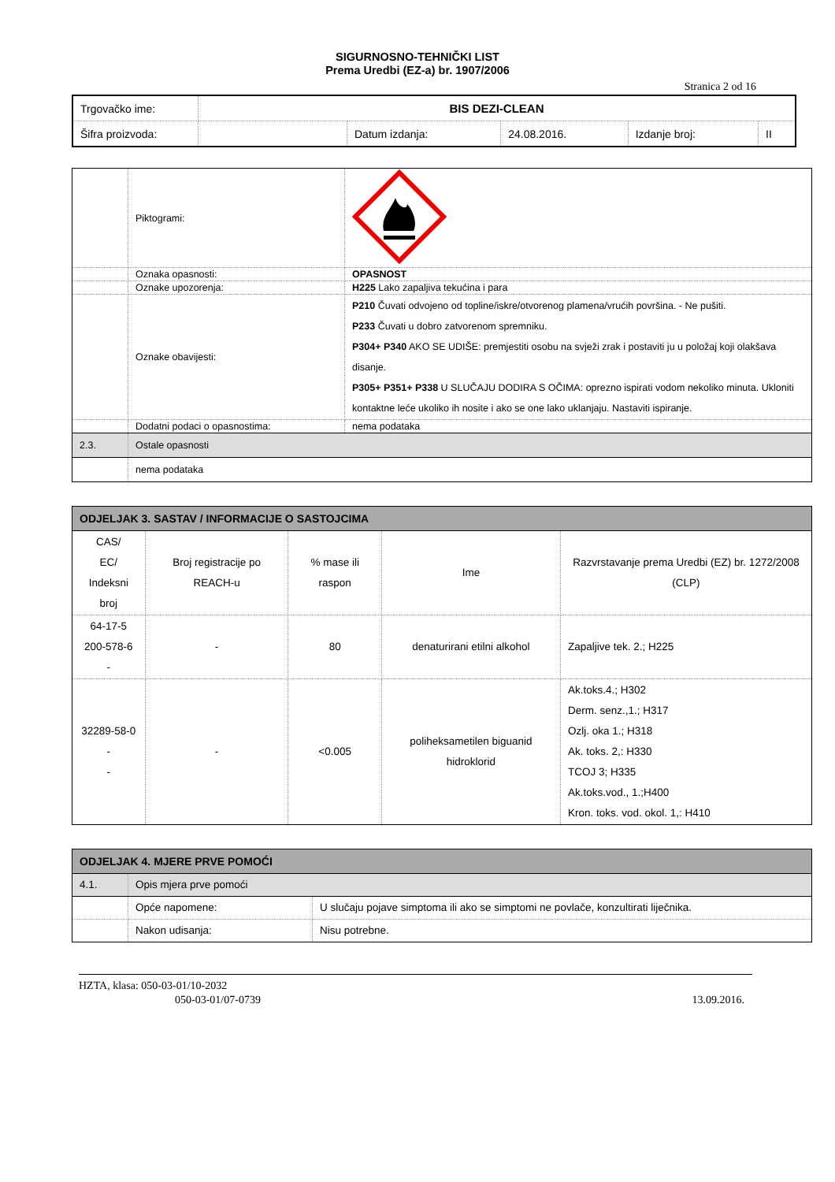SIGURNOSNO-TEHNIČKI LIST
Prema Uredbi (EZ-a) br. 1907/2006
Stranica 2 od 16
| Trgovačko ime: | BIS DEZI-CLEAN | | | | |
| Šifra proizvoda: | | Datum izdanja: | 24.08.2016. | Izdanje broj: | II |
| | Piktogrami: | |
| | Oznaka opasnosti: | OPASNOST |
| | Oznake upozorenja: | H225 Lako zapaljiva tekućina i para |
| | Oznake obavijesti: | P210 Čuvati odvojeno od topline/iskre/otvorenog plamena/vrućih površina. - Ne pušiti. P233 Čuvati u dobro zatvorenom spremniku. P304+ P340 AKO SE UDIŠE: premjestiti osobu na svježi zrak i postaviti ju u položaj koji olakšava disanje. P305+ P351+ P338 U SLUČAJU DODIRA S OČIMA: oprezno ispirati vodom nekoliko minuta. Ukloniti kontaktne leće ukoliko ih nosite i ako se one lako uklanjaju. Nastaviti ispiranje. |
| | Dodatni podaci o opasnostima: | nema podataka |
| 2.3. | Ostale opasnosti | |
| | nema podataka | |
| ODJELJAK 3. SASTAV / INFORMACIJE O SASTOJCIMA | | | | |
| CAS/ EC/ Indeksni broj | Broj registracije po REACH-u | % mase ili raspon | Ime | Razvrstavanje prema Uredbi (EZ) br. 1272/2008 (CLP) |
| 64-17-5 200-578-6 - | - | 80 | denaturirani etilni alkohol | Zapaljive tek. 2.; H225 |
| 32289-58-0 - - | - | <0.005 | poliheksametilen biguanid hidroklorid | Ak.toks.4.; H302 Derm. senz.,1.; H317 Ozlj. oka 1.; H318 Ak. toks. 2,: H330 TCOJ 3; H335 Ak.toks.vod., 1.;H400 Kron. toks. vod. okol. 1,: H410 |
| ODJELJAK 4. MJERE PRVE POMOĆI | | |
| 4.1. | Opis mjera prve pomoći | |
| | Opće napomene: | U slučaju pojave simptoma ili ako se simptomi ne povlače, konzultirati liječnika. |
| | Nakon udisanja: | Nisu potrebne. |
HZTA, klasa: 050-03-01/10-2032
050-03-01/07-0739 13.09.2016.